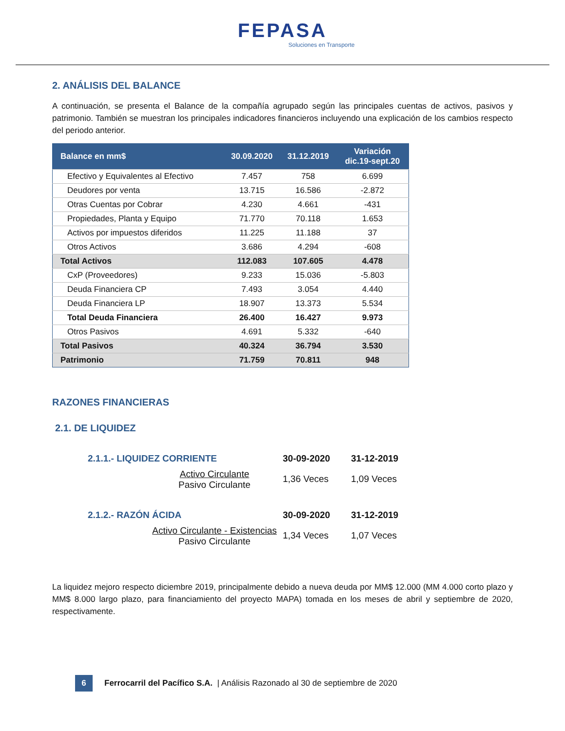FEPASA
Soluciones en Transporte
2. ANÁLISIS DEL BALANCE
A continuación, se presenta el Balance de la compañía agrupado según las principales cuentas de activos, pasivos y patrimonio. También se muestran los principales indicadores financieros incluyendo una explicación de los cambios respecto del periodo anterior.
| Balance en mm$ | 30.09.2020 | 31.12.2019 | Variación dic.19-sept.20 |
| --- | --- | --- | --- |
| Efectivo y Equivalentes al Efectivo | 7.457 | 758 | 6.699 |
| Deudores por venta | 13.715 | 16.586 | -2.872 |
| Otras Cuentas por Cobrar | 4.230 | 4.661 | -431 |
| Propiedades, Planta y Equipo | 71.770 | 70.118 | 1.653 |
| Activos por impuestos diferidos | 11.225 | 11.188 | 37 |
| Otros Activos | 3.686 | 4.294 | -608 |
| Total Activos | 112.083 | 107.605 | 4.478 |
| CxP (Proveedores) | 9.233 | 15.036 | -5.803 |
| Deuda Financiera CP | 7.493 | 3.054 | 4.440 |
| Deuda Financiera LP | 18.907 | 13.373 | 5.534 |
| Total Deuda Financiera | 26.400 | 16.427 | 9.973 |
| Otros Pasivos | 4.691 | 5.332 | -640 |
| Total Pasivos | 40.324 | 36.794 | 3.530 |
| Patrimonio | 71.759 | 70.811 | 948 |
RAZONES FINANCIERAS
2.1. DE LIQUIDEZ
2.1.1.- LIQUIDEZ CORRIENTE
30-09-2020 31-12-2019
Activo Circulante
Pasivo Circulante
1,36 Veces
1,09 Veces
2.1.2.- RAZÓN ÁCIDA
30-09-2020 31-12-2019
Activo Circulante - Existencias
Pasivo Circulante
1,34 Veces
1,07 Veces
La liquidez mejoro respecto diciembre 2019, principalmente debido a nueva deuda por MM$ 12.000 (MM 4.000 corto plazo y MM$ 8.000 largo plazo, para financiamiento del proyecto MAPA) tomada en los meses de abril y septiembre de 2020, respectivamente.
6
Ferrocarril del Pacífico S.A. | Análisis Razonado al 30 de septiembre de 2020